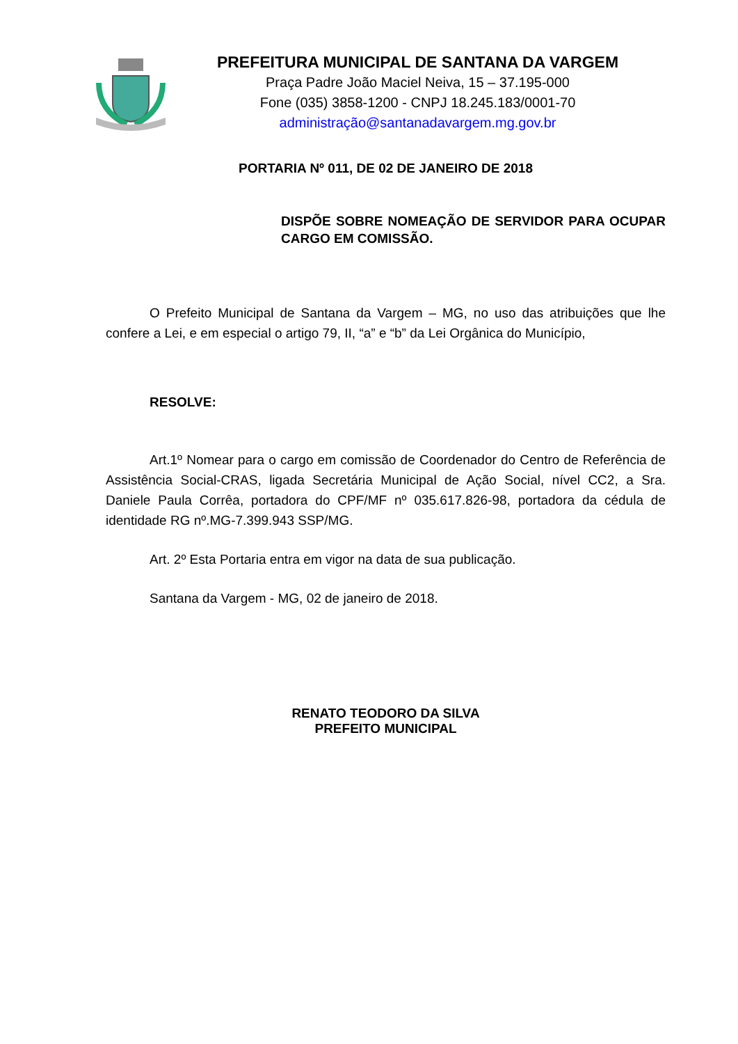PREFEITURA MUNICIPAL DE SANTANA DA VARGEM
Praça Padre João Maciel Neiva, 15 – 37.195-000
Fone (035) 3858-1200 - CNPJ 18.245.183/0001-70
administração@santanadavargem.mg.gov.br
PORTARIA Nº 011, DE 02 DE JANEIRO DE 2018
DISPÕE SOBRE NOMEAÇÃO DE SERVIDOR PARA OCUPAR CARGO EM COMISSÃO.
O Prefeito Municipal de Santana da Vargem – MG, no uso das atribuições que lhe confere a Lei, e em especial o artigo 79, II, “a” e “b” da Lei Orgânica do Município,
RESOLVE:
Art.1º Nomear para o cargo em comissão de Coordenador do Centro de Referência de Assistência Social-CRAS, ligada Secretária Municipal de Ação Social, nível CC2, a Sra. Daniele Paula Corrêa, portadora do CPF/MF nº 035.617.826-98, portadora da cédula de identidade RG nº.MG-7.399.943 SSP/MG.
Art. 2º Esta Portaria entra em vigor na data de sua publicação.
Santana da Vargem - MG, 02 de janeiro de 2018.
RENATO TEODORO DA SILVA
PREFEITO MUNICIPAL